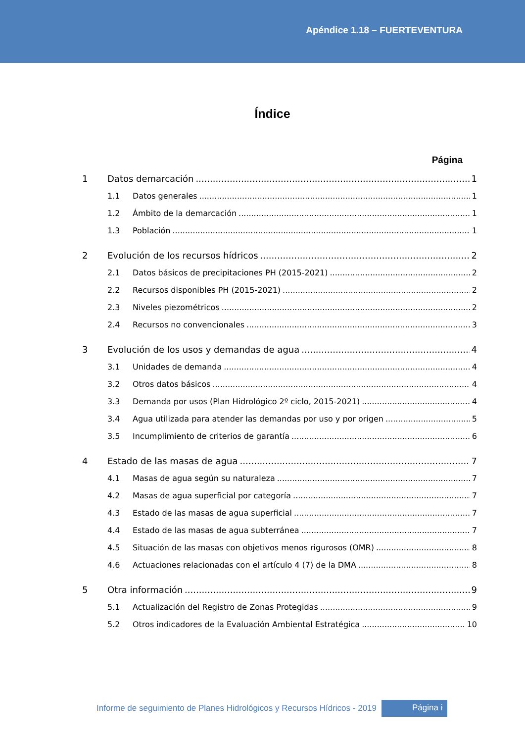Apéndice 1.18 – FUERTEVENTURA
Índice
Página
1 Datos demarcación 1
1.1 Datos generales 1
1.2 Ámbito de la demarcación 1
1.3 Población 1
2 Evolución de los recursos hídricos 2
2.1 Datos básicos de precipitaciones PH (2015-2021) 2
2.2 Recursos disponibles PH (2015-2021) 2
2.3 Niveles piezométricos 2
2.4 Recursos no convencionales 3
3 Evolución de los usos y demandas de agua 4
3.1 Unidades de demanda 4
3.2 Otros datos básicos 4
3.3 Demanda por usos (Plan Hidrológico 2º ciclo, 2015-2021) 4
3.4 Agua utilizada para atender las demandas por uso y por origen 5
3.5 Incumplimiento de criterios de garantía 6
4 Estado de las masas de agua 7
4.1 Masas de agua según su naturaleza 7
4.2 Masas de agua superficial por categoría 7
4.3 Estado de las masas de agua superficial 7
4.4 Estado de las masas de agua subterránea 7
4.5 Situación de las masas con objetivos menos rigurosos (OMR) 8
4.6 Actuaciones relacionadas con el artículo 4 (7) de la DMA 8
5 Otra información 9
5.1 Actualización del Registro de Zonas Protegidas 9
5.2 Otros indicadores de la Evaluación Ambiental Estratégica 10
Informe de seguimiento de Planes Hidrológicos y Recursos Hídricos - 2019 Página i